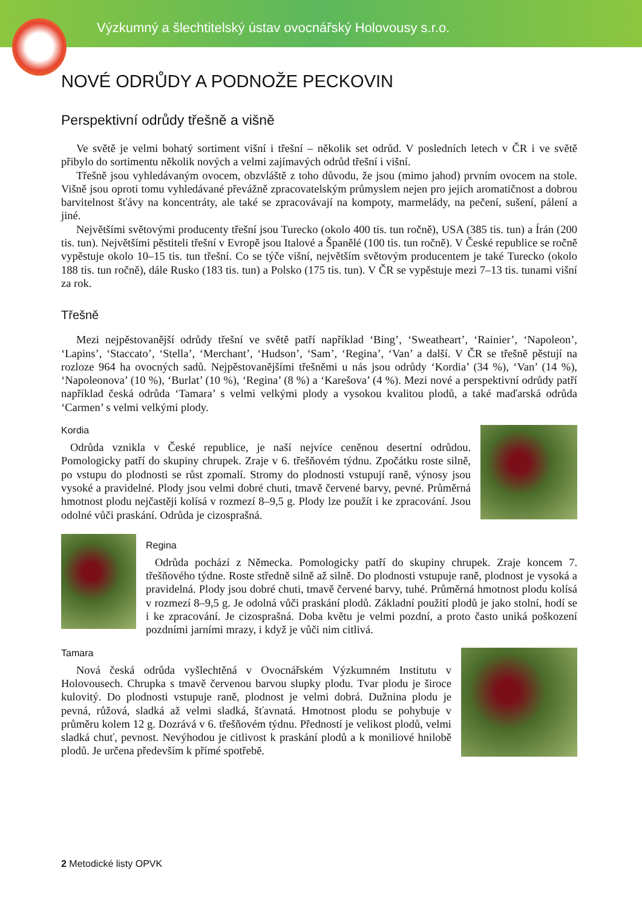Výzkumný a šlechtitelský ústav ovocnářský Holovousy s.r.o.
NOVÉ ODRŮDY A PODNOŽE PECKOVIN
Perspektivní odrůdy třešně a višně
Ve světě je velmi bohatý sortiment višní i třešní – několik set odrůd. V posledních letech v ČR i ve světě přibylo do sortimentu několik nových a velmi zajímavých odrůd třešní i višní.
Třešně jsou vyhledávaným ovocem, obzvláště z toho důvodu, že jsou (mimo jahod) prvním ovocem na stole. Višně jsou oproti tomu vyhledávané převážně zpracovatelským průmyslem nejen pro jejich aromatičnost a dobrou barvitelnost šťávy na koncentráty, ale také se zpracovávají na kompoty, marmelády, na pečení, sušení, pálení a jiné.
Největšími světovými producenty třešní jsou Turecko (okolo 400 tis. tun ročně), USA (385 tis. tun) a Írán (200 tis. tun). Největšími pěstiteli třešní v Evropě jsou Italové a Španělé (100 tis. tun ročně). V České republice se ročně vypěstuje okolo 10–15 tis. tun třešní. Co se týče višní, největším světovým producentem je také Turecko (okolo 188 tis. tun ročně), dále Rusko (183 tis. tun) a Polsko (175 tis. tun). V ČR se vypěstuje mezi 7–13 tis. tunami višní za rok.
Třešně
Mezi nejpěstovanější odrůdy třešní ve světě patří například ‘Bing’, ‘Sweatheart’, ‘Rainier’, ‘Napoleon’, ‘Lapins’, ‘Staccato’, ‘Stella’, ‘Merchant’, ‘Hudson’, ‘Sam’, ‘Regina’, ‘Van’ a další. V ČR se třešně pěstují na rozloze 964 ha ovocných sadů. Nejpěstovanějšími třešněmi u nás jsou odrůdy ‘Kordia’ (34 %), ‘Van’ (14 %), ‘Napoleonova’ (10 %), ‘Burlat’ (10 %), ‘Regina’ (8 %) a ‘Karešova’ (4 %). Mezi nové a perspektivní odrůdy patří například česká odrůda ‘Tamara’ s velmi velkými plody a vysokou kvalitou plodů, a také maďarská odrůda ‘Carmen’ s velmi velkými plody.
Kordia
Odrůda vznikla v České republice, je naší nejvíce ceněnou desertní odrůdou. Pomologicky patří do skupiny chrupek. Zraje v 6. třešňovém týdnu. Zpočátku roste silně, po vstupu do plodnosti se růst zpomalí. Stromy do plodnosti vstupují raně, výnosy jsou vysoké a pravidelné. Plody jsou velmi dobré chuti, tmavě červené barvy, pevné. Průměrná hmotnost plodu nejčastěji kolísá v rozmezí 8–9,5 g. Plody lze použít i ke zpracování. Jsou odolné vůči praskání. Odrůda je cizosprašná.
Regina
Odrůda pochází z Německa. Pomologicky patří do skupiny chrupek. Zraje koncem 7. třešňového týdne. Roste středně silně až silně. Do plodnosti vstupuje raně, plodnost je vysoká a pravidelná. Plody jsou dobré chuti, tmavě červené barvy, tuhé. Průměrná hmotnost plodu kolísá v rozmezí 8–9,5 g. Je odolná vůči praskání plodů. Základní použití plodů je jako stolní, hodí se i ke zpracování. Je cizosprašná. Doba květu je velmi pozdní, a proto často uniká poškození pozdními jarními mrazy, i když je vůči nim citlivá.
Tamara
Nová česká odrůda vyšlechtěná v Ovocnářském Výzkumném Institutu v Holovousech. Chrupka s tmavě červenou barvou slupky plodu. Tvar plodu je široce kulovitý. Do plodnosti vstupuje raně, plodnost je velmi dobrá. Dužnina plodu je pevná, růžová, sladká až velmi sladká, šťavnatá. Hmotnost plodu se pohybuje v průměru kolem 12 g. Dozrává v 6. třešňovém týdnu. Předností je velikost plodů, velmi sladká chuť, pevnost. Nevýhodou je citlivost k praskání plodů a k moniliové hnilobě plodů. Je určena především k přímé spotřebě.
2 Metodické listy OPVK